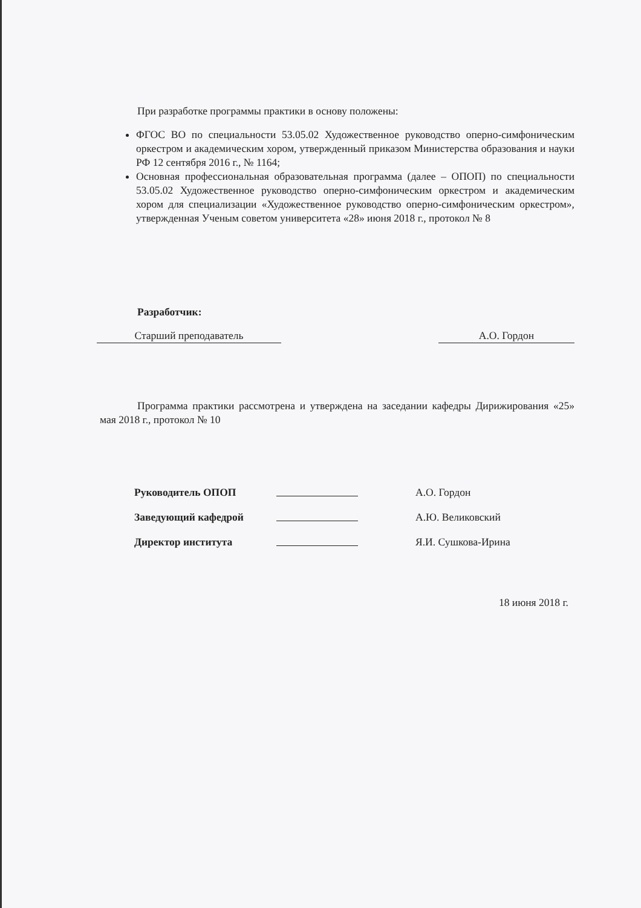При разработке программы практики в основу положены:
ФГОС ВО по специальности 53.05.02 Художественное руководство оперно-симфоническим оркестром и академическим хором, утвержденный приказом Министерства образования и науки РФ 12 сентября 2016 г., № 1164;
Основная профессиональная образовательная программа (далее – ОПОП) по специальности 53.05.02 Художественное руководство оперно-симфоническим оркестром и академическим хором для специализации «Художественное руководство оперно-симфоническим оркестром», утвержденная Ученым советом университета «28» июня 2018 г., протокол № 8
Разработчик:
Старший преподаватель А.О. Гордон
Программа практики рассмотрена и утверждена на заседании кафедры Дирижирования «25» мая 2018 г., протокол № 10
| Руководитель ОПОП | | А.О. Гордон |
| Заведующий кафедрой | | А.Ю. Великовский |
| Директор института | | Я.И. Сушкова-Ирина |
18 июня 2018 г.